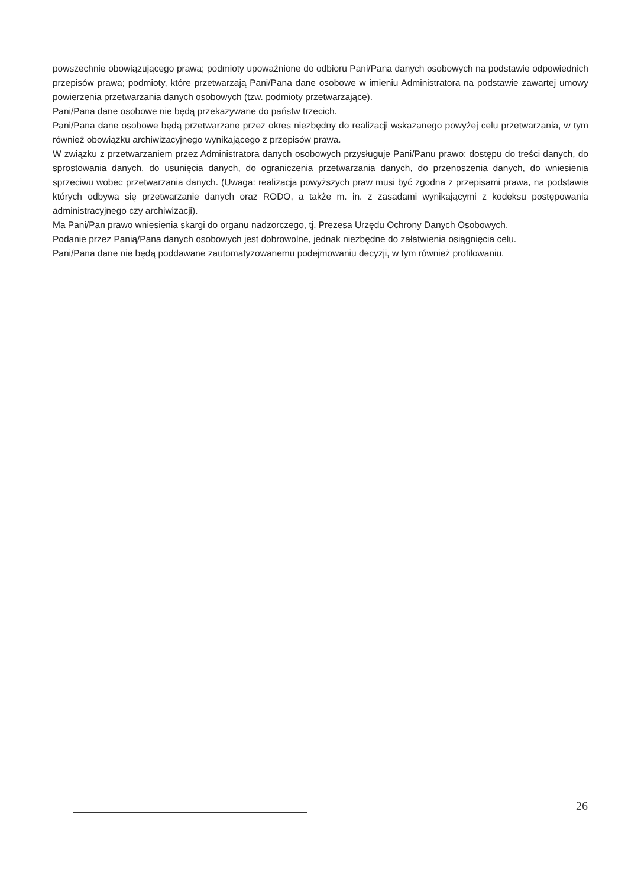powszechnie obowiązującego prawa; podmioty upoważnione do odbioru Pani/Pana danych osobowych na podstawie odpowiednich przepisów prawa; podmioty, które przetwarzają Pani/Pana dane osobowe w imieniu Administratora na podstawie zawartej umowy powierzenia przetwarzania danych osobowych (tzw. podmioty przetwarzające).
Pani/Pana dane osobowe nie będą przekazywane do państw trzecich.
Pani/Pana dane osobowe będą przetwarzane przez okres niezbędny do realizacji wskazanego powyżej celu przetwarzania, w tym również obowiązku archiwizacyjnego wynikającego z przepisów prawa.
W związku z przetwarzaniem przez Administratora danych osobowych przysługuje Pani/Panu prawo: dostępu do treści danych, do sprostowania danych, do usunięcia danych, do ograniczenia przetwarzania danych, do przenoszenia danych, do wniesienia sprzeciwu wobec przetwarzania danych. (Uwaga: realizacja powyższych praw musi być zgodna z przepisami prawa, na podstawie których odbywa się przetwarzanie danych oraz RODO, a także m. in. z zasadami wynikającymi z kodeksu postępowania administracyjnego czy archiwizacji).
Ma Pani/Pan prawo wniesienia skargi do organu nadzorczego, tj. Prezesa Urzędu Ochrony Danych Osobowych.
Podanie przez Panią/Pana danych osobowych jest dobrowolne, jednak niezbędne do załatwienia osiągnięcia celu.
Pani/Pana dane nie będą poddawane zautomatyzowanemu podejmowaniu decyzji, w tym również profilowaniu.
26